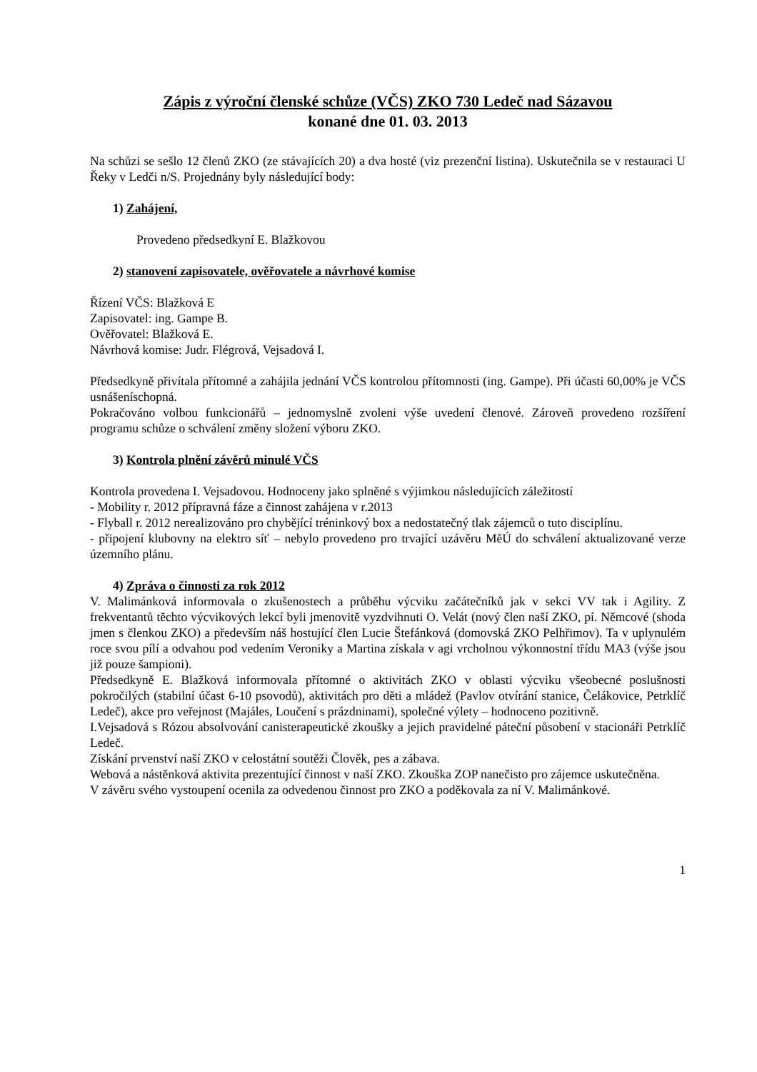Zápis z výroční členské schůze (VČS) ZKO 730 Ledeč nad Sázavou
konané dne 01. 03. 2013
Na schůzi se sešlo 12 členů ZKO (ze stávajících 20) a dva hosté (viz prezenční listina). Uskutečnila se v restauraci U Řeky v Ledči n/S. Projednány byly následující body:
1) Zahájení,
Provedeno předsedkyní E. Blažkovou
2) stanovení zapisovatele, ověřovatele a návrhové komise
Řízení VČS: Blažková E
Zapisovatel: ing. Gampe B.
Ověřovatel: Blažková E.
Návrhová komise: Judr. Flégrová, Vejsadová I.
Předsedkyně přivítala přítomné a zahájila jednání VČS kontrolou přítomnosti (ing. Gampe). Při účasti 60,00% je VČS usnášeníschopná.
Pokračováno volbou funkcionářů – jednomyslně zvoleni výše uvedení členové. Zároveň provedeno rozšíření programu schůze o schválení změny složení výboru ZKO.
3) Kontrola plnění závěrů minulé VČS
Kontrola provedena I. Vejsadovou. Hodnoceny jako splněné s výjimkou následujících záležitostí
- Mobility r. 2012 přípravná fáze a činnost zahájena v r.2013
- Flyball r. 2012 nerealizováno pro chybějící tréninkový box a nedostatečný tlak zájemců o tuto disciplínu.
- připojení klubovny na elektro síť – nebylo provedeno pro trvající uzávěru MěÚ do schválení aktualizované verze územního plánu.
4) Zpráva o činnosti za rok 2012
V. Malimánková informovala o zkušenostech a průběhu výcviku začátečníků jak v sekci VV tak i Agility. Z frekventantů těchto výcvikových lekcí byli jmenovitě vyzdvihnuti O. Velát (nový člen naší ZKO, pí. Němcové (shoda jmen s členkou ZKO) a především náš hostující člen Lucie Štefánková (domovská ZKO Pelhřimov). Ta v uplynulém roce svou pílí a odvahou pod vedením Veroniky a Martina získala v agi vrcholnou výkonnostní třídu MA3 (výše jsou již pouze šampioni).
Předsedkyně E. Blažková informovala přítomné o aktivitách ZKO v oblasti výcviku všeobecné poslušnosti pokročilých (stabilní účast 6-10 psovodů), aktivitách pro děti a mládež (Pavlov otvírání stanice, Čelákovice, Petrklíč Ledeč), akce pro veřejnost (Majáles, Loučení s prázdninami), společné výlety – hodnoceno pozitivně.
I.Vejsadová s Rózou absolvování canisterapeutické zkoušky a jejich pravidelné páteční působení v stacionáři Petrklíč Ledeč.
Získání prvenství naší ZKO v celostátní soutěži Člověk, pes a zábava.
Webová a nástěnková aktivita prezentující činnost v naší ZKO. Zkouška ZOP nanečisto pro zájemce uskutečněna.
V závěru svého vystoupení ocenila za odvedenou činnost pro ZKO a poděkovala za ní V. Malimánkové.
1